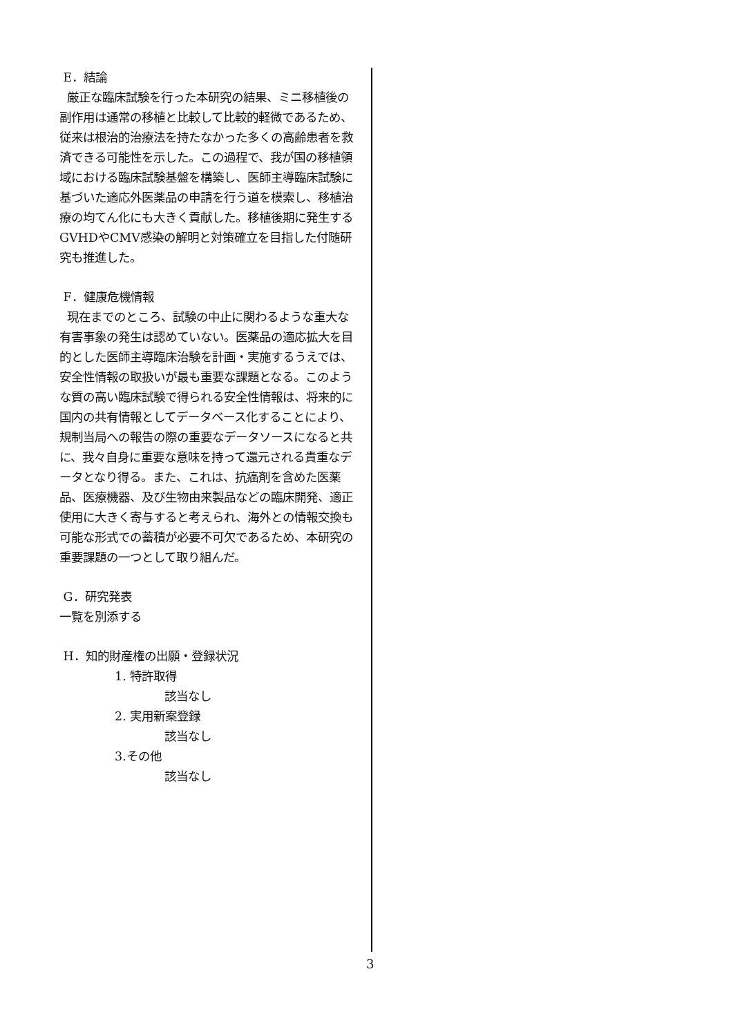E．結論
厳正な臨床試験を行った本研究の結果、ミニ移植後の副作用は通常の移植と比較して比較的軽微であるため、従来は根治的治療法を持たなかった多くの高齢患者を救済できる可能性を示した。この過程で、我が国の移植領域における臨床試験基盤を構築し、医師主導臨床試験に基づいた適応外医薬品の申請を行う道を模索し、移植治療の均てん化にも大きく貢献した。移植後期に発生するGVHDやCMV感染の解明と対策確立を目指した付随研究も推進した。
F．健康危機情報
現在までのところ、試験の中止に関わるような重大な有害事象の発生は認めていない。医薬品の適応拡大を目的とした医師主導臨床治験を計画・実施するうえでは、安全性情報の取扱いが最も重要な課題となる。このような質の高い臨床試験で得られる安全性情報は、将来的に国内の共有情報としてデータベース化することにより、規制当局への報告の際の重要なデータソースになると共に、我々自身に重要な意味を持って還元される貴重なデータとなり得る。また、これは、抗癌剤を含めた医薬品、医療機器、及び生物由来製品などの臨床開発、適正使用に大きく寄与すると考えられ、海外との情報交換も可能な形式での蓄積が必要不可欠であるため、本研究の重要課題の一つとして取り組んだ。
G．研究発表
一覧を別添する
H．知的財産権の出願・登録状況
1. 特許取得
該当なし
2. 実用新案登録
該当なし
3.その他
該当なし
3